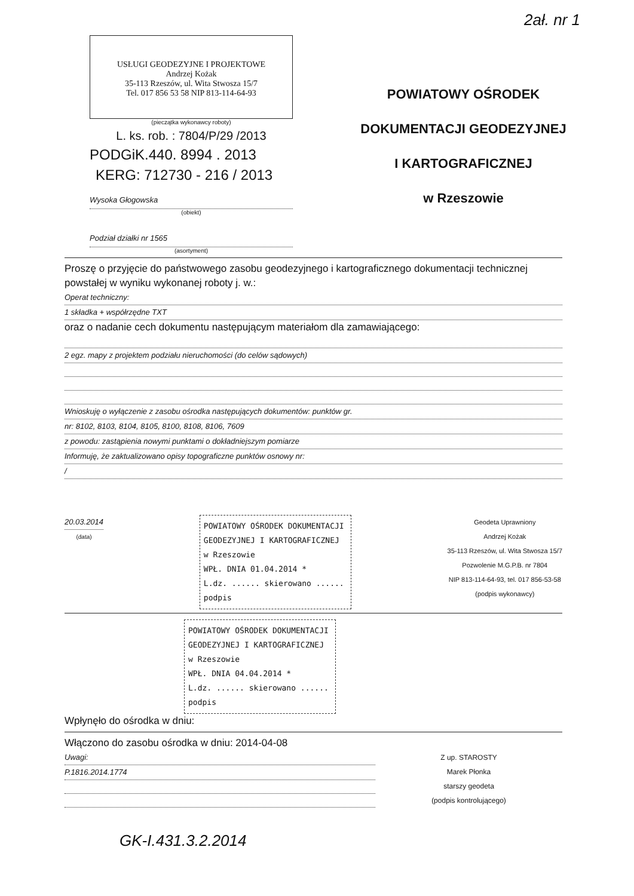2ał. nr 1
USŁUGI GEODEZYJNE I PROJEKTOWE
Andrzej Kożak
35-113 Rzeszów, ul. Wita Stwosza 15/7
Tel. 017 856 53 58 NIP 813-114-64-93
(pieczątka wykonawcy roboty)
L. ks. rob. : 7804/P/29 /2013
PODGiK.440. 8994 . 2013
KERG: 712730 - 216 / 2013
Wysoka Głogowska
(obiekt)
Podział działki nr 1565
(asortyment)
POWIATOWY OŚRODEK
DOKUMENTACJI GEODEZYJNEJ
I KARTOGRAFICZNEJ
w Rzeszowie
Proszę o przyjęcie do państwowego zasobu geodezyjnego i kartograficznego dokumentacji technicznej powstałej w wyniku wykonanej roboty j. w.:
Operat techniczny:
1 składka + współrzędne TXT
oraz o nadanie cech dokumentu następującym materiałom dla zamawiającego:
2 egz. mapy z projektem podziału nieruchomości (do celów sądowych)
Wnioskuję o wyłączenie z zasobu ośrodka następujących dokumentów: punktów gr.
nr: 8102, 8103, 8104, 8105, 8100, 8108, 8106, 7609
z powodu: zastąpienia nowymi punktami o dokładniejszym pomiarze
Informuję, że zaktualizowano opisy topograficzne punktów osnowy nr:
/
20.03.2014
(data)
POWIATOWY OŚRODEK DOKUMENTACJI GEODEZYJNEJ I KARTOGRAFICZNEJ w Rzeszowie
WPŁ. DNIA 01.04.2014 *
L.dz. ...... skierowano ......
podpis
Geodeta Uprawniony
Andrzej Kożak
35-113 Rzeszów, ul. Wita Stwosza 15/7
Pozwolenie M.G.P.B. nr 7804
NIP 813-114-64-93, tel. 017 856-53-58
(podpis wykonawcy)
POWIATOWY OŚRODEK DOKUMENTACJI GEODEZYJNEJ I KARTOGRAFICZNEJ w Rzeszowie
WPŁ. DNIA 04.04.2014 *
L.dz. ...... skierowano ......
podpis
Wpłynęło do ośrodka w dniu:
Włączono do zasobu ośrodka w dniu: 2014-04-08
Uwagi:
P.1816.2014.1774
Z up. STAROSTY
Marek Płonka
starszy geodeta
(podpis kontrolującego)
GK-I.431.3.2.2014